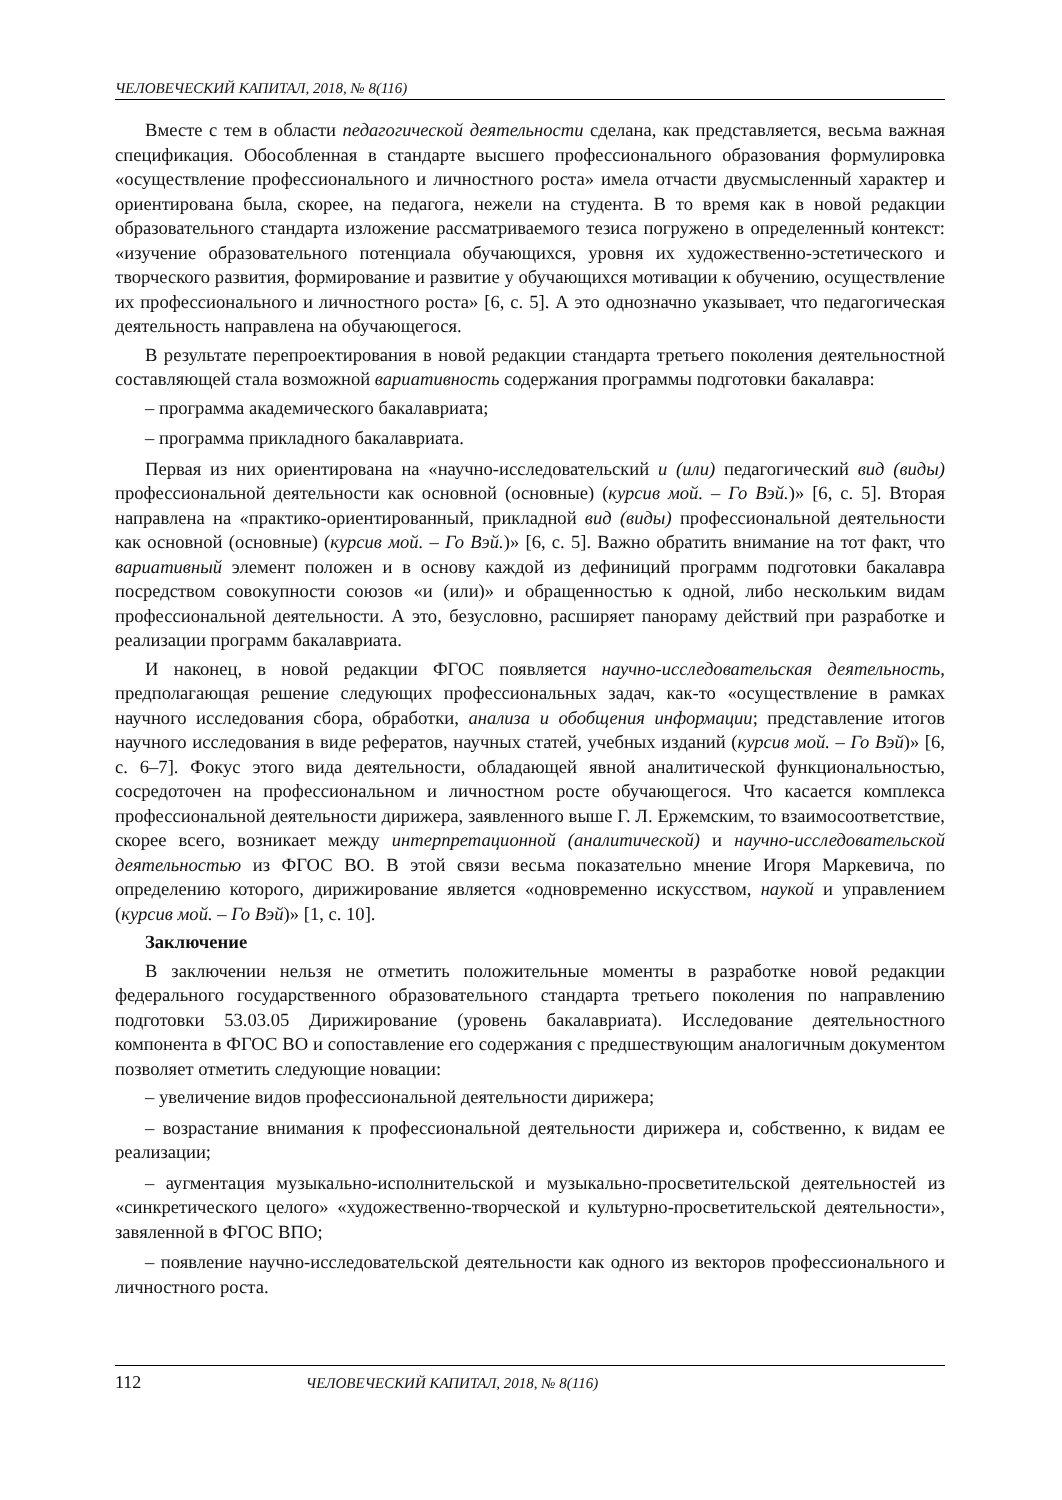ЧЕЛОВЕЧЕСКИЙ КАПИТАЛ, 2018, № 8(116)
Вместе с тем в области педагогической деятельности сделана, как представляется, весьма важная спецификация. Обособленная в стандарте высшего профессионального образования формулировка «осуществление профессионального и личностного роста» имела отчасти дву­смысленный характер и ориентирована была, скорее, на педагога, нежели на студента. В то время как в новой редакции образовательного стандарта изложение рассматриваемого тезиса погружено в определенный контекст: «изучение образовательного потенциала обучающихся, уровня их художественно-эстетического и творческого развития, формирование и развитие у обучающихся мотивации к обучению, осуществление их профессионального и личностного роста» [6, с. 5]. А это однозначно указывает, что педагогическая деятельность направлена на обучающегося.
В результате перепроектирования в новой редакции стандарта третьего поколения деятель­ностной составляющей стала возможной вариативность содержания программы подготовки бакалавра:
– программа академического бакалавриата;
– программа прикладного бакалавриата.
Первая из них ориентирована на «научно-исследовательский и (или) педагогический вид (виды) профессиональной деятельности как основной (основные) (курсив мой. – Го Вэй.)» [6, с. 5]. Вторая направлена на «практико-ориентированный, прикладной вид (виды) профессио­нальной деятельности как основной (основные) (курсив мой. – Го Вэй.)» [6, с. 5]. Важно обра­тить внимание на тот факт, что вариативный элемент положен и в основу каждой из дефини­ций программ подготовки бакалавра посредством совокупности союзов «и (или)» и обращен­ностью к одной, либо нескольким видам профессиональной деятельности. А это, безусловно, расширяет панораму действий при разработке и реализации программ бакалавриата.
И наконец, в новой редакции ФГОС появляется научно-исследовательская деятельность, предполагающая решение следующих профессиональных задач, как-то «осуществление в рам­ках научного исследования сбора, обработки, анализа и обобщения информации; представле­ние итогов научного исследования в виде рефератов, научных статей, учебных изданий (курсив мой. – Го Вэй)» [6, с. 6–7]. Фокус этого вида деятельности, обладающей явной аналитической функциональностью, сосредоточен на профессиональном и личностном росте обучающегося. Что касается комплекса профессиональной деятельности дирижера, заявленного выше Г. Л. Ержемским, то взаимосоответствие, скорее всего, возникает между интерпретационной (аналитической) и научно-исследовательской деятельностью из ФГОС ВО. В этой связи весьма показательно мнение Игоря Маркевича, по определению которого, дирижирование яв­ляется «одновременно искусством, наукой и управлением (курсив мой. – Го Вэй)» [1, с. 10].
Заключение
В заключении нельзя не отметить положительные моменты в разработке новой редакции федерального государственного образовательного стандарта третьего поколения по направле­нию подготовки 53.03.05 Дирижирование (уровень бакалавриата). Исследование деятельност­ного компонента в ФГОС ВО и сопоставление его содержания с предшествующим аналогич­ным документом позволяет отметить следующие новации:
– увеличение видов профессиональной деятельности дирижера;
– возрастание внимания к профессиональной деятельности дирижера и, собственно, к ви­дам ее реализации;
– аугментация музыкально-исполнительской и музыкально-просветительской деятельно­стей из «синкретического целого» «художественно-творческой и культурно-просветительской деятельности», завяленной в ФГОС ВПО;
– появление научно-исследовательской деятельности как одного из векторов профессио­нального и личностного роста.
112 ЧЕЛОВЕЧЕСКИЙ КАПИТАЛ, 2018, № 8(116)